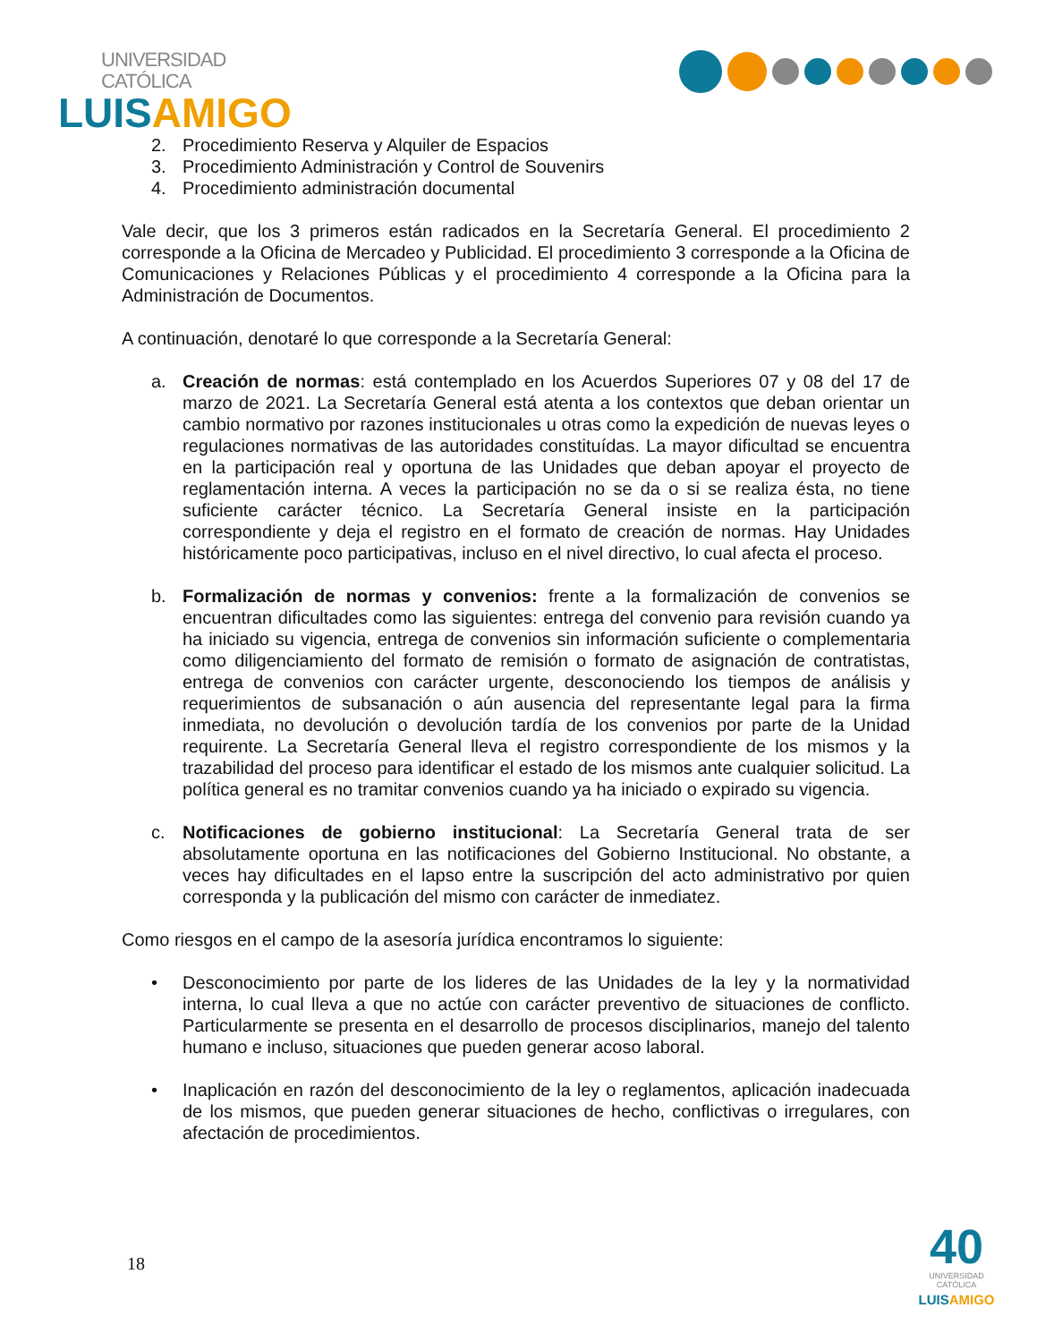UNIVERSIDAD CATÓLICA
LUISAMIGO
2. Procedimiento Reserva y Alquiler de Espacios
3. Procedimiento Administración y Control de Souvenirs
4. Procedimiento administración documental
Vale decir, que los 3 primeros están radicados en la Secretaría General. El procedimiento 2 corresponde a la Oficina de Mercadeo y Publicidad. El procedimiento 3 corresponde a la Oficina de Comunicaciones y Relaciones Públicas y el procedimiento 4 corresponde a la Oficina para la Administración de Documentos.
A continuación, denotaré lo que corresponde a la Secretaría General:
a. Creación de normas: está contemplado en los Acuerdos Superiores 07 y 08 del 17 de marzo de 2021. La Secretaría General está atenta a los contextos que deban orientar un cambio normativo por razones institucionales u otras como la expedición de nuevas leyes o regulaciones normativas de las autoridades constituídas. La mayor dificultad se encuentra en la participación real y oportuna de las Unidades que deban apoyar el proyecto de reglamentación interna. A veces la participación no se da o si se realiza ésta, no tiene suficiente carácter técnico. La Secretaría General insiste en la participación correspondiente y deja el registro en el formato de creación de normas. Hay Unidades históricamente poco participativas, incluso en el nivel directivo, lo cual afecta el proceso.
b. Formalización de normas y convenios: frente a la formalización de convenios se encuentran dificultades como las siguientes: entrega del convenio para revisión cuando ya ha iniciado su vigencia, entrega de convenios sin información suficiente o complementaria como diligenciamiento del formato de remisión o formato de asignación de contratistas, entrega de convenios con carácter urgente, desconociendo los tiempos de análisis y requerimientos de subsanación o aún ausencia del representante legal para la firma inmediata, no devolución o devolución tardía de los convenios por parte de la Unidad requirente. La Secretaría General lleva el registro correspondiente de los mismos y la trazabilidad del proceso para identificar el estado de los mismos ante cualquier solicitud. La política general es no tramitar convenios cuando ya ha iniciado o expirado su vigencia.
c. Notificaciones de gobierno institucional: La Secretaría General trata de ser absolutamente oportuna en las notificaciones del Gobierno Institucional. No obstante, a veces hay dificultades en el lapso entre la suscripción del acto administrativo por quien corresponda y la publicación del mismo con carácter de inmediatez.
Como riesgos en el campo de la asesoría jurídica encontramos lo siguiente:
• Desconocimiento por parte de los lideres de las Unidades de la ley y la normatividad interna, lo cual lleva a que no actúe con carácter preventivo de situaciones de conflicto. Particularmente se presenta en el desarrollo de procesos disciplinarios, manejo del talento humano e incluso, situaciones que pueden generar acoso laboral.
• Inaplicación en razón del desconocimiento de la ley o reglamentos, aplicación inadecuada de los mismos, que pueden generar situaciones de hecho, conflictivas o irregulares, con afectación de procedimientos.
18
40
UNIVERSIDAD CATÓLICA
LUISAMIGO